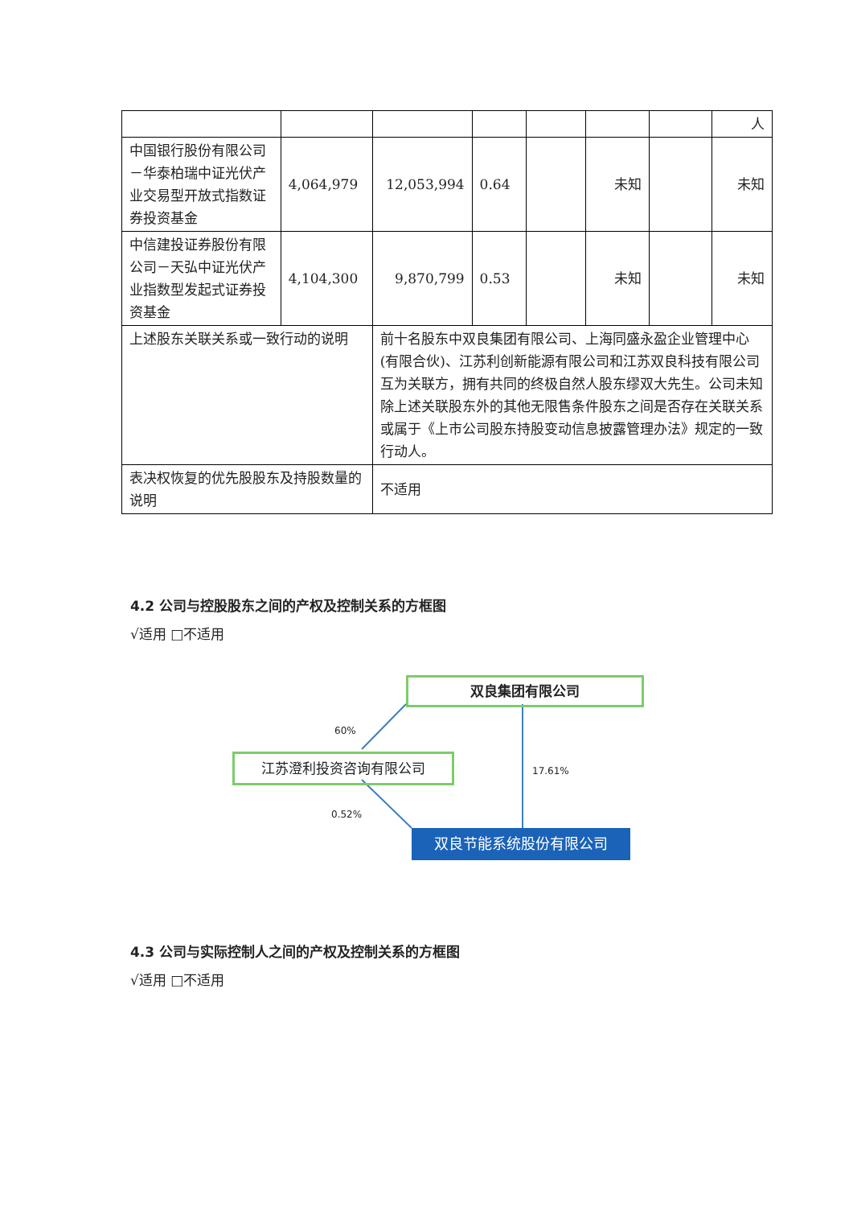| | | | | | | | 人 |
| 中国银行股份有限公司－华泰柏瑞中证光伏产业交易型开放式指数证券投资基金 | 4,064,979 | 12,053,994 | 0.64 | | 未知 | | 未知 |
| 中信建投证券股份有限公司－天弘中证光伏产业指数型发起式证券投资基金 | 4,104,300 | 9,870,799 | 0.53 | | 未知 | | 未知 |
| 上述股东关联关系或一致行动的说明 | | 前十名股东中双良集团有限公司、上海同盛永盈企业管理中心(有限合伙)、江苏利创新能源有限公司和江苏双良科技有限公司互为关联方，拥有共同的终极自然人股东缪双大先生。公司未知除上述关联股东外的其他无限售条件股东之间是否存在关联关系或属于《上市公司股东持股变动信息披露管理办法》规定的一致行动人。 | | | | | |
| 表决权恢复的优先股股东及持股数量的说明 | | 不适用 | | | | | |
4.2 公司与控股股东之间的产权及控制关系的方框图
√适用 □不适用
双良集团有限公司
60%
江苏澄利投资咨询有限公司
17.61%
0.52%
双良节能系统股份有限公司
4.3 公司与实际控制人之间的产权及控制关系的方框图
√适用 □不适用